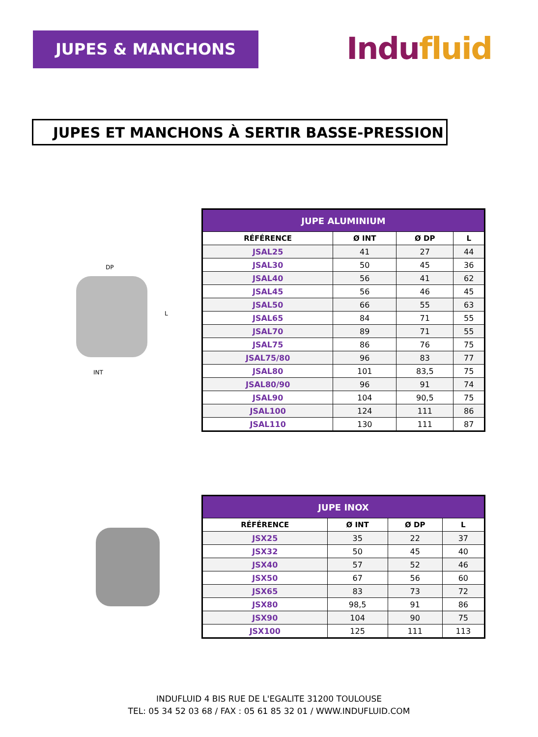JUPES & MANCHONS
Indufluid
JUPES ET MANCHONS À SERTIR BASSE-PRESSION
DP
L
INT
| JUPE ALUMINIUM | | | |
| --- | --- | --- | --- |
| RÉFÉRENCE | Ø INT | Ø DP | L |
| JSAL25 | 41 | 27 | 44 |
| JSAL30 | 50 | 45 | 36 |
| JSAL40 | 56 | 41 | 62 |
| JSAL45 | 56 | 46 | 45 |
| JSAL50 | 66 | 55 | 63 |
| JSAL65 | 84 | 71 | 55 |
| JSAL70 | 89 | 71 | 55 |
| JSAL75 | 86 | 76 | 75 |
| JSAL75/80 | 96 | 83 | 77 |
| JSAL80 | 101 | 83,5 | 75 |
| JSAL80/90 | 96 | 91 | 74 |
| JSAL90 | 104 | 90,5 | 75 |
| JSAL100 | 124 | 111 | 86 |
| JSAL110 | 130 | 111 | 87 |
| JUPE INOX | | | |
| --- | --- | --- | --- |
| RÉFÉRENCE | Ø INT | Ø DP | L |
| JSX25 | 35 | 22 | 37 |
| JSX32 | 50 | 45 | 40 |
| JSX40 | 57 | 52 | 46 |
| JSX50 | 67 | 56 | 60 |
| JSX65 | 83 | 73 | 72 |
| JSX80 | 98,5 | 91 | 86 |
| JSX90 | 104 | 90 | 75 |
| JSX100 | 125 | 111 | 113 |
INDUFLUID 4 BIS RUE DE L'EGALITE 31200 TOULOUSE
TEL: 05 34 52 03 68 / FAX : 05 61 85 32 01 / WWW.INDUFLUID.COM